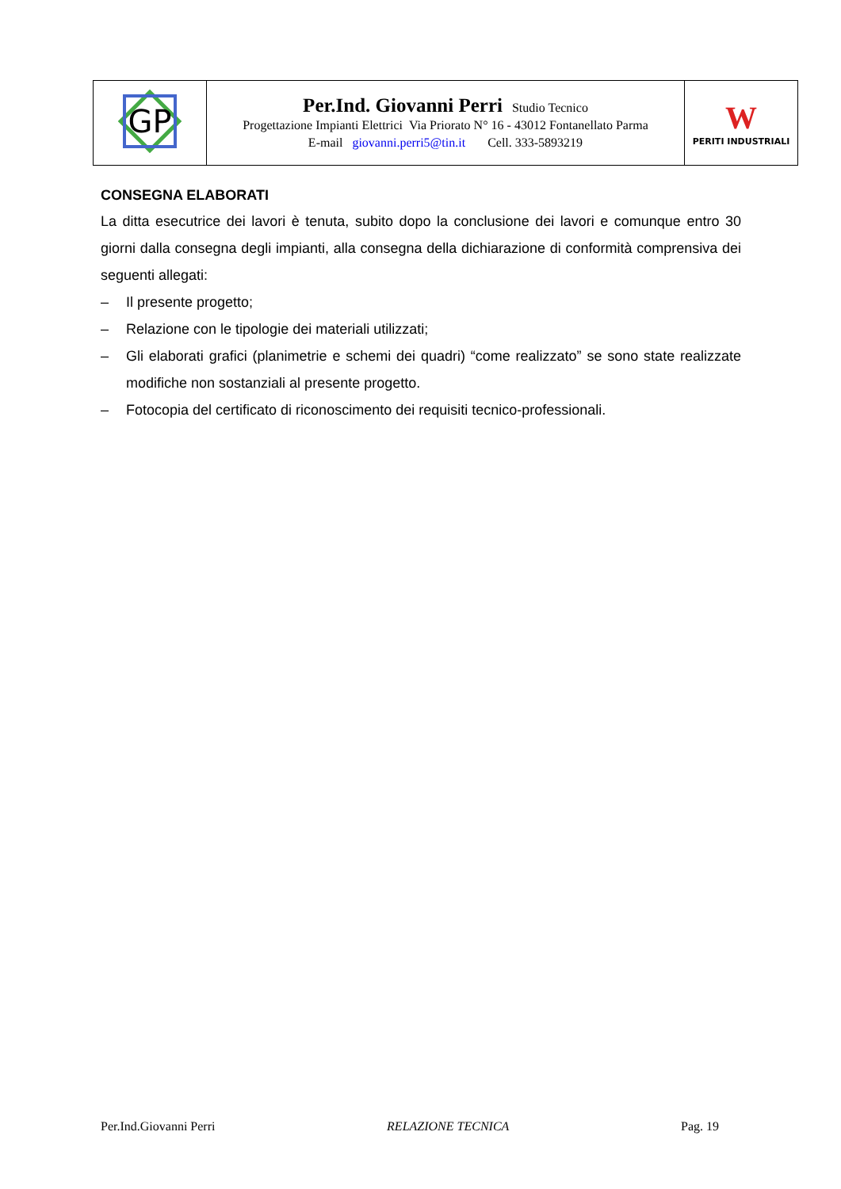| GP | Per.Ind. Giovanni Perri Studio Tecnico Progettazione Impianti Elettrici Via Priorato N° 16 - 43012 Fontanellato Parma E-mail giovanni.perri5@tin.it Cell. 333-5893219 | W PERITI INDUSTRIALI |
CONSEGNA ELABORATI
La ditta esecutrice dei lavori è tenuta, subito dopo la conclusione dei lavori e comunque entro 30 giorni dalla consegna degli impianti, alla consegna della dichiarazione di conformità comprensiva dei seguenti allegati:
– Il presente progetto;
– Relazione con le tipologie dei materiali utilizzati;
– Gli elaborati grafici (planimetrie e schemi dei quadri) “come realizzato” se sono state realizzate modifiche non sostanziali al presente progetto.
– Fotocopia del certificato di riconoscimento dei requisiti tecnico-professionali.
Per.Ind.Giovanni Perri RELAZIONE TECNICA Pag. 19